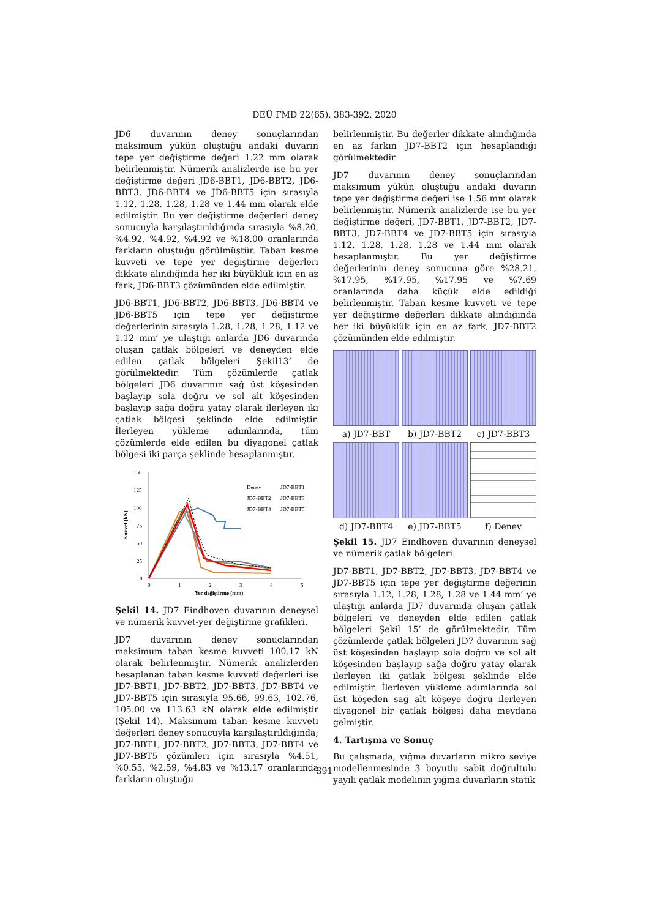DEÜ FMD 22(65), 383-392, 2020
JD6 duvarının deney sonuçlarından maksimum yükün oluştuğu andaki duvarın tepe yer değiştirme değeri 1.22 mm olarak belirlenmiştir. Nümerik analizlerde ise bu yer değiştirme değeri JD6-BBT1, JD6-BBT2, JD6-BBT3, JD6-BBT4 ve JD6-BBT5 için sırasıyla 1.12, 1.28, 1.28, 1.28 ve 1.44 mm olarak elde edilmiştir. Bu yer değiştirme değerleri deney sonucuyla karşılaştırıldığında sırasıyla %8.20, %4.92, %4.92, %4.92 ve %18.00 oranlarında farkların oluştuğu görülmüştür. Taban kesme kuvveti ve tepe yer değiştirme değerleri dikkate alındığında her iki büyüklük için en az fark, JD6-BBT3 çözümünden elde edilmiştir.
JD6-BBT1, JD6-BBT2, JD6-BBT3, JD6-BBT4 ve JD6-BBT5 için tepe yer değiştirme değerlerinin sırasıyla 1.28, 1.28, 1.28, 1.12 ve 1.12 mm’ ye ulaştığı anlarda JD6 duvarında oluşan çatlak bölgeleri ve deneyden elde edilen çatlak bölgeleri Şekil13’ de görülmektedir. Tüm çözümlerde çatlak bölgeleri JD6 duvarının sağ üst köşesinden başlayıp sola doğru ve sol alt köşesinden başlayıp sağa doğru yatay olarak ilerleyen iki çatlak bölgesi şeklinde elde edilmiştir. İlerleyen yükleme adımlarında, tüm çözümlerde elde edilen bu diyagonel çatlak bölgesi iki parça şeklinde hesaplanmıştır.
150
125
100
75
50
25
0
0
1
2
3
4
5
Yer değiştirme (mm)
Kuvvet (kN)
Deney
JD7-BBT1
JD7-BBT2
JD7-BBT3
JD7-BBT4
JD7-BBT5
Şekil 14. JD7 Eindhoven duvarının deneysel ve nümerik kuvvet-yer değiştirme grafikleri.
JD7 duvarının deney sonuçlarından maksimum taban kesme kuvveti 100.17 kN olarak belirlenmiştir. Nümerik analizlerden hesaplanan taban kesme kuvveti değerleri ise JD7-BBT1, JD7-BBT2, JD7-BBT3, JD7-BBT4 ve JD7-BBT5 için sırasıyla 95.66, 99.63, 102.76, 105.00 ve 113.63 kN olarak elde edilmiştir (Şekil 14). Maksimum taban kesme kuvveti değerleri deney sonucuyla karşılaştırıldığında; JD7-BBT1, JD7-BBT2, JD7-BBT3, JD7-BBT4 ve JD7-BBT5 çözümleri için sırasıyla %4.51, %0.55, %2.59, %4.83 ve %13.17 oranlarında farkların oluştuğu
belirlenmiştir. Bu değerler dikkate alındığında en az farkın JD7-BBT2 için hesaplandığı görülmektedir.
JD7 duvarının deney sonuçlarından maksimum yükün oluştuğu andaki duvarın tepe yer değiştirme değeri ise 1.56 mm olarak belirlenmiştir. Nümerik analizlerde ise bu yer değiştirme değeri, JD7-BBT1, JD7-BBT2, JD7-BBT3, JD7-BBT4 ve JD7-BBT5 için sırasıyla 1.12, 1.28, 1.28, 1.28 ve 1.44 mm olarak hesaplanmıştır. Bu yer değiştirme değerlerinin deney sonucuna göre %28.21, %17.95, %17.95, %17.95 ve %7.69 oranlarında daha küçük elde edildiği belirlenmiştir. Taban kesme kuvveti ve tepe yer değiştirme değerleri dikkate alındığında her iki büyüklük için en az fark, JD7-BBT2 çözümünden elde edilmiştir.
a) JD7-BBT
b) JD7-BBT2
c) JD7-BBT3
d) JD7-BBT4
e) JD7-BBT5
f) Deney
Şekil 15. JD7 Eindhoven duvarının deneysel ve nümerik çatlak bölgeleri.
JD7-BBT1, JD7-BBT2, JD7-BBT3, JD7-BBT4 ve JD7-BBT5 için tepe yer değiştirme değerinin sırasıyla 1.12, 1.28, 1.28, 1.28 ve 1.44 mm’ ye ulaştığı anlarda JD7 duvarında oluşan çatlak bölgeleri ve deneyden elde edilen çatlak bölgeleri Şekil 15’ de görülmektedir. Tüm çözümlerde çatlak bölgeleri JD7 duvarının sağ üst köşesinden başlayıp sola doğru ve sol alt köşesinden başlayıp sağa doğru yatay olarak ilerleyen iki çatlak bölgesi şeklinde elde edilmiştir. İlerleyen yükleme adımlarında sol üst köşeden sağ alt köşeye doğru ilerleyen diyagonel bir çatlak bölgesi daha meydana gelmiştir.
4. Tartışma ve Sonuç
Bu çalışmada, yığma duvarların mikro seviye modellenmesinde 3 boyutlu sabit doğrultulu yayılı çatlak modelinin yığma duvarların statik
391